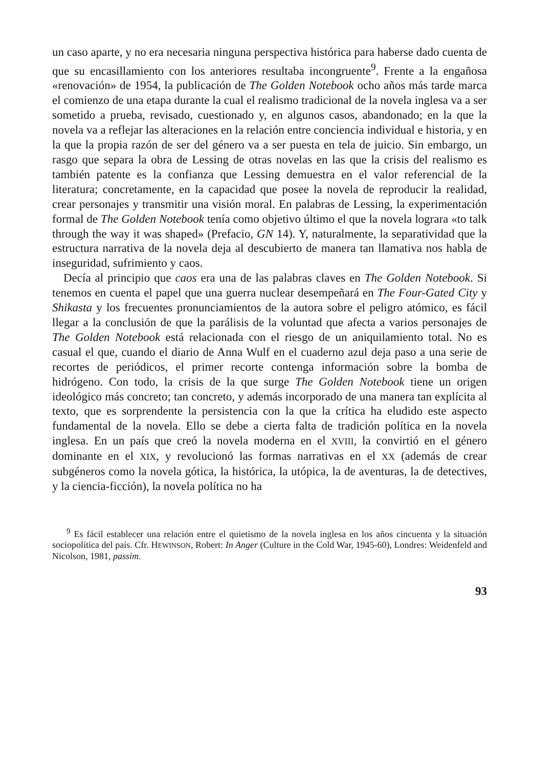un caso aparte, y no era necesaria ninguna perspectiva histórica para haberse dado cuenta de que su encasillamiento con los anteriores resultaba incongruente<sup>9</sup>. Frente a la engañosa «renovación» de 1954, la publicación de The Golden Notebook ocho años más tarde marca el comienzo de una etapa durante la cual el realismo tradicional de la novela inglesa va a ser sometido a prueba, revisado, cuestionado y, en algunos casos, abandonado; en la que la novela va a reflejar las alteraciones en la relación entre conciencia individual e historia, y en la que la propia razón de ser del género va a ser puesta en tela de juicio. Sin embargo, un rasgo que separa la obra de Lessing de otras novelas en las que la crisis del realismo es también patente es la confianza que Lessing demuestra en el valor referencial de la literatura; concretamente, en la capacidad que posee la novela de reproducir la realidad, crear personajes y transmitir una visión moral. En palabras de Lessing, la experimentación formal de The Golden Notebook tenía como objetivo último el que la novela lograra «to talk through the way it was shaped» (Prefacio, GN 14). Y, naturalmente, la separatividad que la estructura narrativa de la novela deja al descubierto de manera tan llamativa nos habla de inseguridad, sufrimiento y caos.
Decía al principio que caos era una de las palabras claves en The Golden Notebook. Si tenemos en cuenta el papel que una guerra nuclear desempeñará en The Four-Gated City y Shikasta y los frecuentes pronunciamientos de la autora sobre el peligro atómico, es fácil llegar a la conclusión de que la parálisis de la voluntad que afecta a varios personajes de The Golden Notebook está relacionada con el riesgo de un aniquilamiento total. No es casual el que, cuando el diario de Anna Wulf en el cuaderno azul deja paso a una serie de recortes de periódicos, el primer recorte contenga información sobre la bomba de hidrógeno. Con todo, la crisis de la que surge The Golden Notebook tiene un origen ideológico más concreto; tan concreto, y además incorporado de una manera tan explícita al texto, que es sorprendente la persistencia con la que la crítica ha eludido este aspecto fundamental de la novela. Ello se debe a cierta falta de tradición política en la novela inglesa. En un país que creó la novela moderna en el XVIII, la convirtió en el género dominante en el XIX, y revolucionó las formas narrativas en el XX (además de crear subgéneros como la novela gótica, la histórica, la utópica, la de aventuras, la de detectives, y la ciencia-ficción), la novela política no ha
<sup>9</sup> Es fácil establecer una relación entre el quietismo de la novela inglesa en los años cincuenta y la situación sociopolítica del país. Cfr. HEWINSON, Robert: In Anger (Culture in the Cold War, 1945-60), Londres: Weidenfeld and Nicolson, 1981, passim.
93